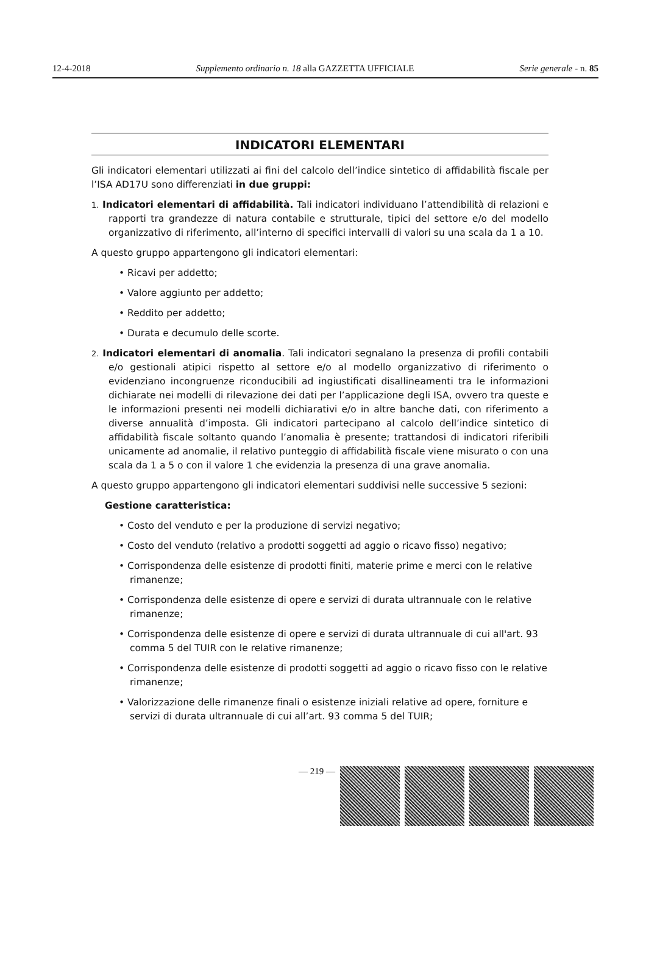12-4-2018 Supplemento ordinario n. 18 alla GAZZETTA UFFICIALE Serie generale - n. 85
INDICATORI ELEMENTARI
Gli indicatori elementari utilizzati ai fini del calcolo dell’indice sintetico di affidabilità fiscale per l’ISA AD17U sono differenziati in due gruppi:
1. Indicatori elementari di affidabilità. Tali indicatori individuano l’attendibilità di relazioni e rapporti tra grandezze di natura contabile e strutturale, tipici del settore e/o del modello organizzativo di riferimento, all’interno di specifici intervalli di valori su una scala da 1 a 10.
A questo gruppo appartengono gli indicatori elementari:
• Ricavi per addetto;
• Valore aggiunto per addetto;
• Reddito per addetto;
• Durata e decumulo delle scorte.
2. Indicatori elementari di anomalia. Tali indicatori segnalano la presenza di profili contabili e/o gestionali atipici rispetto al settore e/o al modello organizzativo di riferimento o evidenziano incongruenze riconducibili ad ingiustificati disallineamenti tra le informazioni dichiarate nei modelli di rilevazione dei dati per l’applicazione degli ISA, ovvero tra queste e le informazioni presenti nei modelli dichiarativi e/o in altre banche dati, con riferimento a diverse annualità d’imposta. Gli indicatori partecipano al calcolo dell’indice sintetico di affidabilità fiscale soltanto quando l’anomalia è presente; trattandosi di indicatori riferibili unicamente ad anomalie, il relativo punteggio di affidabilità fiscale viene misurato o con una scala da 1 a 5 o con il valore 1 che evidenzia la presenza di una grave anomalia.
A questo gruppo appartengono gli indicatori elementari suddivisi nelle successive 5 sezioni:
Gestione caratteristica:
• Costo del venduto e per la produzione di servizi negativo;
• Costo del venduto (relativo a prodotti soggetti ad aggio o ricavo fisso) negativo;
• Corrispondenza delle esistenze di prodotti finiti, materie prime e merci con le relative rimanenze;
• Corrispondenza delle esistenze di opere e servizi di durata ultrannuale con le relative rimanenze;
• Corrispondenza delle esistenze di opere e servizi di durata ultrannuale di cui all'art. 93 comma 5 del TUIR con le relative rimanenze;
• Corrispondenza delle esistenze di prodotti soggetti ad aggio o ricavo fisso con le relative rimanenze;
• Valorizzazione delle rimanenze finali o esistenze iniziali relative ad opere, forniture e servizi di durata ultrannuale di cui all’art. 93 comma 5 del TUIR;
— 219 —